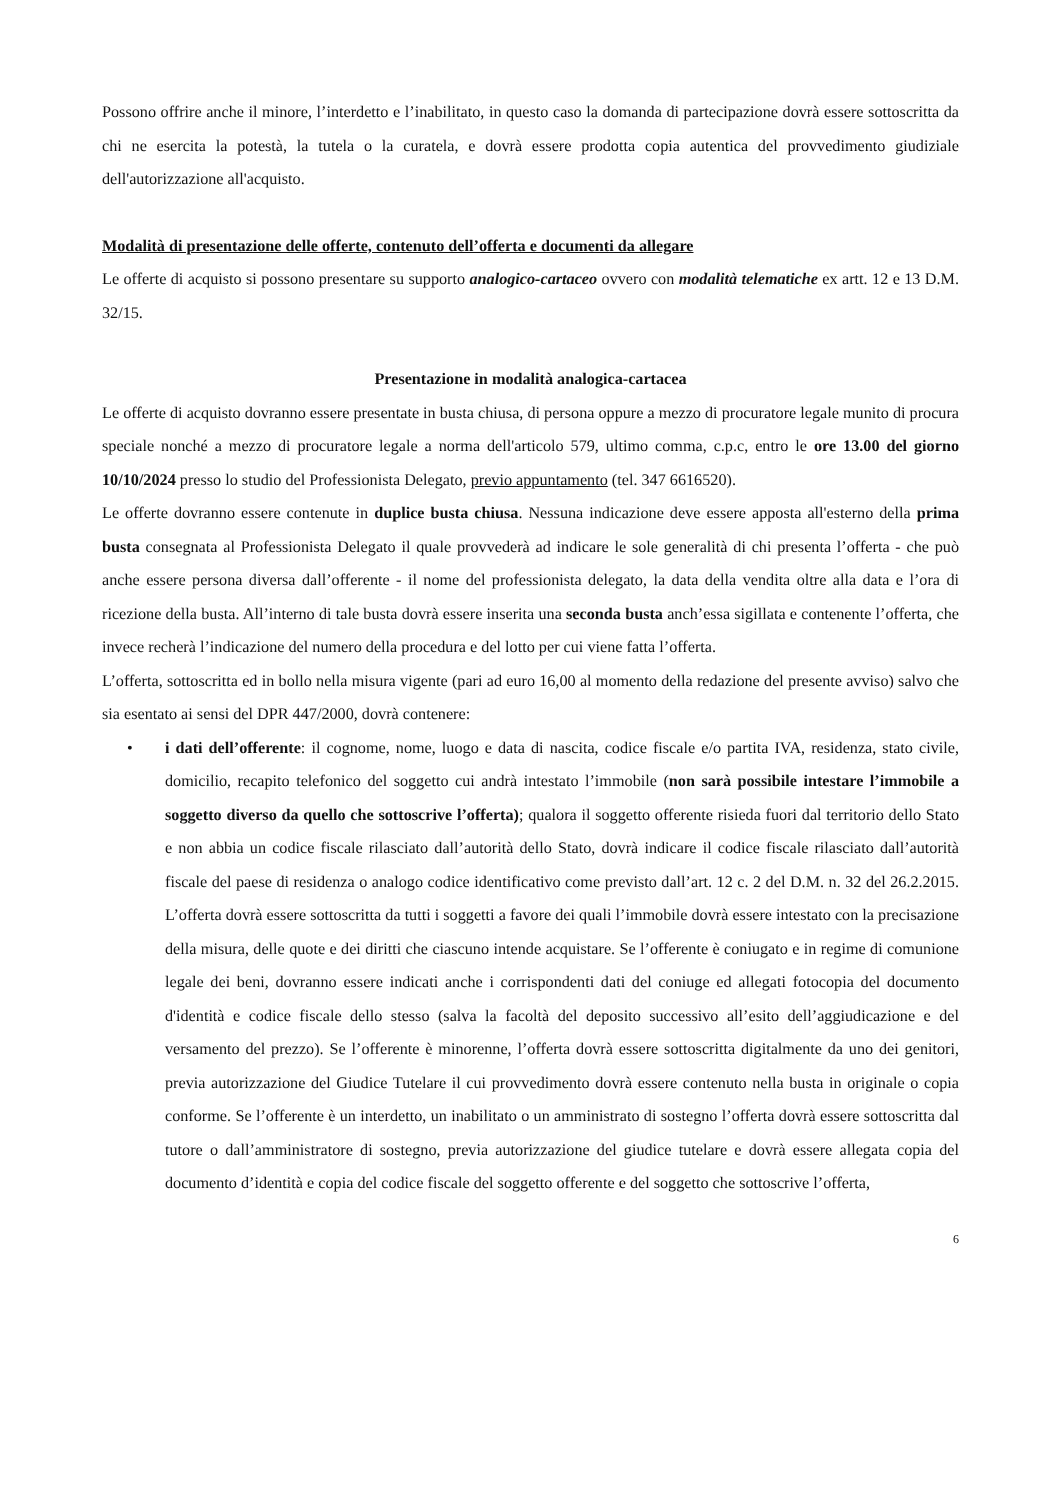Possono offrire anche il minore, l’interdetto e l’inabilitato, in questo caso la domanda di partecipazione dovrà essere sottoscritta da chi ne esercita la potestà, la tutela o la curatela, e dovrà essere prodotta copia autentica del provvedimento giudiziale dell'autorizzazione all'acquisto.
Modalità di presentazione delle offerte, contenuto dell’offerta e documenti da allegare
Le offerte di acquisto si possono presentare su supporto analogico-cartaceo ovvero con modalità telematiche ex artt. 12 e 13 D.M. 32/15.
Presentazione in modalità analogica-cartacea
Le offerte di acquisto dovranno essere presentate in busta chiusa, di persona oppure a mezzo di procuratore legale munito di procura speciale nonché a mezzo di procuratore legale a norma dell'articolo 579, ultimo comma, c.p.c, entro le ore 13.00 del giorno 10/10/2024 presso lo studio del Professionista Delegato, previo appuntamento (tel. 347 6616520).
Le offerte dovranno essere contenute in duplice busta chiusa. Nessuna indicazione deve essere apposta all'esterno della prima busta consegnata al Professionista Delegato il quale provvederà ad indicare le sole generalità di chi presenta l’offerta - che può anche essere persona diversa dall’offerente - il nome del professionista delegato, la data della vendita oltre alla data e l’ora di ricezione della busta. All’interno di tale busta dovrà essere inserita una seconda busta anch’essa sigillata e contenente l’offerta, che invece recherà l’indicazione del numero della procedura e del lotto per cui viene fatta l’offerta.
L’offerta, sottoscritta ed in bollo nella misura vigente (pari ad euro 16,00 al momento della redazione del presente avviso) salvo che sia esentato ai sensi del DPR 447/2000, dovrà contenere:
• i dati dell’offerente: il cognome, nome, luogo e data di nascita, codice fiscale e/o partita IVA, residenza, stato civile, domicilio, recapito telefonico del soggetto cui andrà intestato l’immobile (non sarà possibile intestare l’immobile a soggetto diverso da quello che sottoscrive l’offerta); qualora il soggetto offerente risieda fuori dal territorio dello Stato e non abbia un codice fiscale rilasciato dall’autorità dello Stato, dovrà indicare il codice fiscale rilasciato dall’autorità fiscale del paese di residenza o analogo codice identificativo come previsto dall’art. 12 c. 2 del D.M. n. 32 del 26.2.2015. L’offerta dovrà essere sottoscritta da tutti i soggetti a favore dei quali l’immobile dovrà essere intestato con la precisazione della misura, delle quote e dei diritti che ciascuno intende acquistare. Se l’offerente è coniugato e in regime di comunione legale dei beni, dovranno essere indicati anche i corrispondenti dati del coniuge ed allegati fotocopia del documento d'identità e codice fiscale dello stesso (salva la facoltà del deposito successivo all’esito dell’aggiudicazione e del versamento del prezzo). Se l’offerente è minorenne, l’offerta dovrà essere sottoscritta digitalmente da uno dei genitori, previa autorizzazione del Giudice Tutelare il cui provvedimento dovrà essere contenuto nella busta in originale o copia conforme. Se l’offerente è un interdetto, un inabilitato o un amministrato di sostegno l’offerta dovrà essere sottoscritta dal tutore o dall’amministratore di sostegno, previa autorizzazione del giudice tutelare e dovrà essere allegata copia del documento d’identità e copia del codice fiscale del soggetto offerente e del soggetto che sottoscrive l’offerta,
6